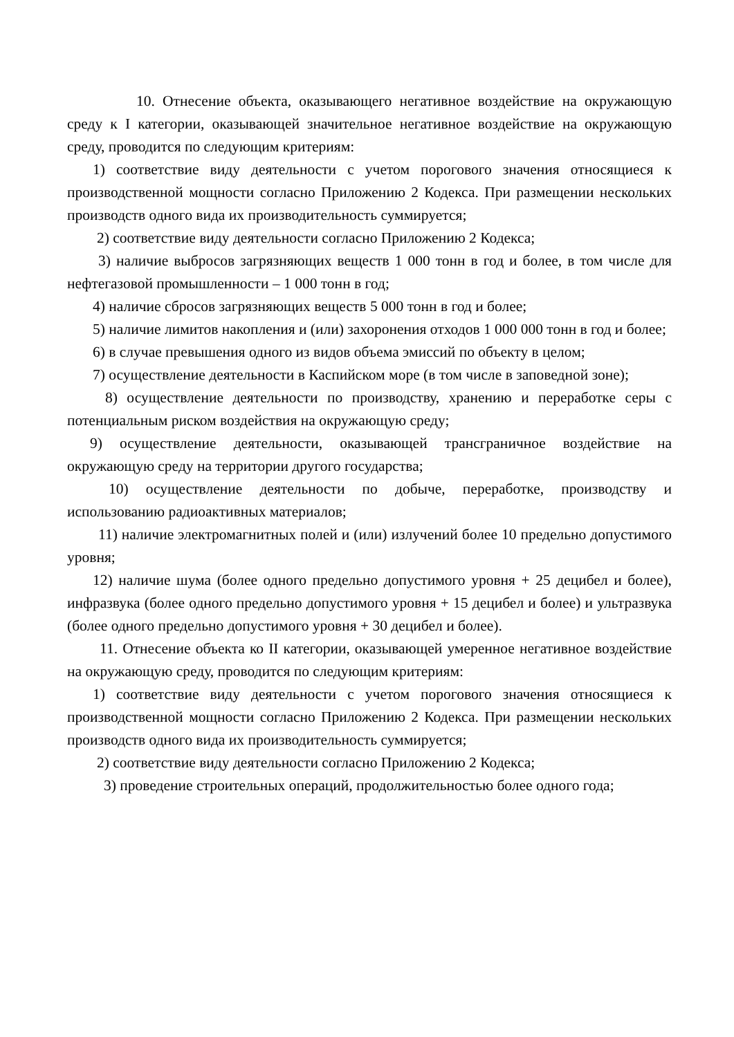10. Отнесение объекта, оказывающего негативное воздействие на окружающую среду к I категории, оказывающей значительное негативное воздействие на окружающую среду, проводится по следующим критериям:
1) соответствие виду деятельности с учетом порогового значения относящиеся к производственной мощности согласно Приложению 2 Кодекса. При размещении нескольких производств одного вида их производительность суммируется;
2) соответствие виду деятельности согласно Приложению 2 Кодекса;
3) наличие выбросов загрязняющих веществ 1 000 тонн в год и более, в том числе для нефтегазовой промышленности – 1 000 тонн в год;
4) наличие сбросов загрязняющих веществ 5 000 тонн в год и более;
5) наличие лимитов накопления и (или) захоронения отходов 1 000 000 тонн в год и более;
6) в случае превышения одного из видов объема эмиссий по объекту в целом;
7) осуществление деятельности в Каспийском море (в том числе в заповедной зоне);
8) осуществление деятельности по производству, хранению и переработке серы с потенциальным риском воздействия на окружающую среду;
9) осуществление деятельности, оказывающей трансграничное воздействие на окружающую среду на территории другого государства;
10) осуществление деятельности по добыче, переработке, производству и использованию радиоактивных материалов;
11) наличие электромагнитных полей и (или) излучений более 10 предельно допустимого уровня;
12) наличие шума (более одного предельно допустимого уровня + 25 децибел и более), инфразвука (более одного предельно допустимого уровня + 15 децибел и более) и ультразвука (более одного предельно допустимого уровня + 30 децибел и более).
11. Отнесение объекта ко II категории, оказывающей умеренное негативное воздействие на окружающую среду, проводится по следующим критериям:
1) соответствие виду деятельности с учетом порогового значения относящиеся к производственной мощности согласно Приложению 2 Кодекса. При размещении нескольких производств одного вида их производительность суммируется;
2) соответствие виду деятельности согласно Приложению 2 Кодекса;
3) проведение строительных операций, продолжительностью более одного года;